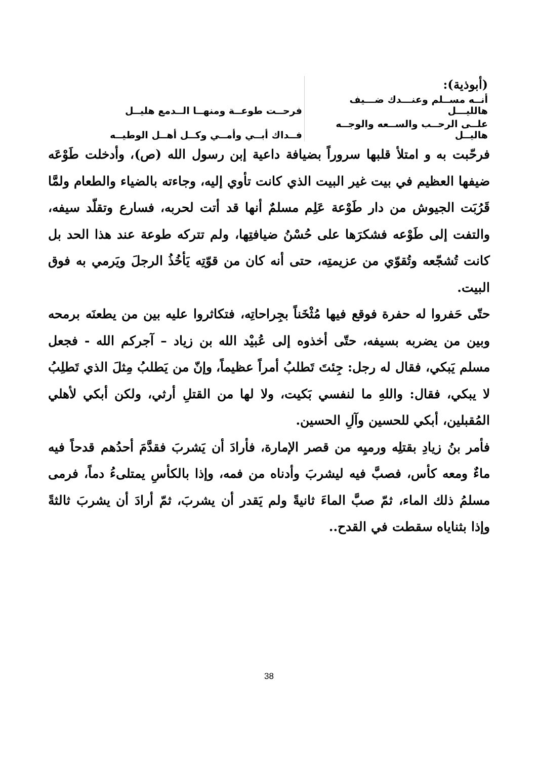| (أبوذية): | |
| أنــه مســلم وعنـــدك ضـــيف هالليـــل | فرحــت طوعــة ومنهــا الــدمع هليــل |
| علــى الرحــب والســعه والوجــه هاليــل | فــداك أبــي وأمــي وكــل أهــل الوطيــه |
فرحّبت به و امتلأ قلبها سروراً بضيافة داعية إبن رسول الله (ص)، وأدخلت طَوْعَه ضيفها العظيم في بيت غير البيت الذي كانت تأوي إليه، وجاءته بالضياء والطعام ولمَّا قَرُبَت الجيوش من دار طَوْعة عَلِم مسلمٌ أنها قد أتت لحربه، فسارع وتقلّد سيفه، والتفت إلى طَوْعه فشكرَها على حُسْنُ ضيافتِها، ولم تتركه طوعة عند هذا الحد بل كانت تُشجّعه وتُقوّي من عزيمتِه، حتى أنه كان من قوّتِه يَأخُذُ الرجلَ ويَرمي به فوق البيت.
حتّى حَفروا له حفرة فوقع فيها مُثْخَناً بجِراحاتِه، فتكاثروا عليه بين من يطعنَه برمحه وبين من يضربه بسيفه، حتّى أخذوه إلى عُبيْد الله بن زياد – آجركم الله - فجعل مسلم يَبكي، فقال له رجل: جِئتَ تَطلبُ أمراً عظيماً، وإنّ من يَطلبُ مِثلَ الذي تَطلِبُ لا يبكي، فقال: واللهِ ما لنفسي بَكيت، ولا لها من القتلِ أرثي، ولكن أبكي لأهلي المُقبلين، أبكي للحسين وآلِ الحسين.
فأمر بنُ زيادِ بقتلِه ورميِه من قصر الإمارة، فأرادَ أن يَشربَ فقدَّمَ أحدُهم قدحاً فيه ماءٌ ومعه كأس، فصبَّ فيه ليشربَ وأدناه من فمه، وإذا بالكأسِ يمتلىءُ دماً، فرمى مسلمُ ذلك الماء، ثمّ صبَّ الماءَ ثانيةً ولم يَقدر أن يشربَ، ثمّ أرادَ أن يشربَ ثالثةً وإذا بثناياه سقطت في القدح..
38